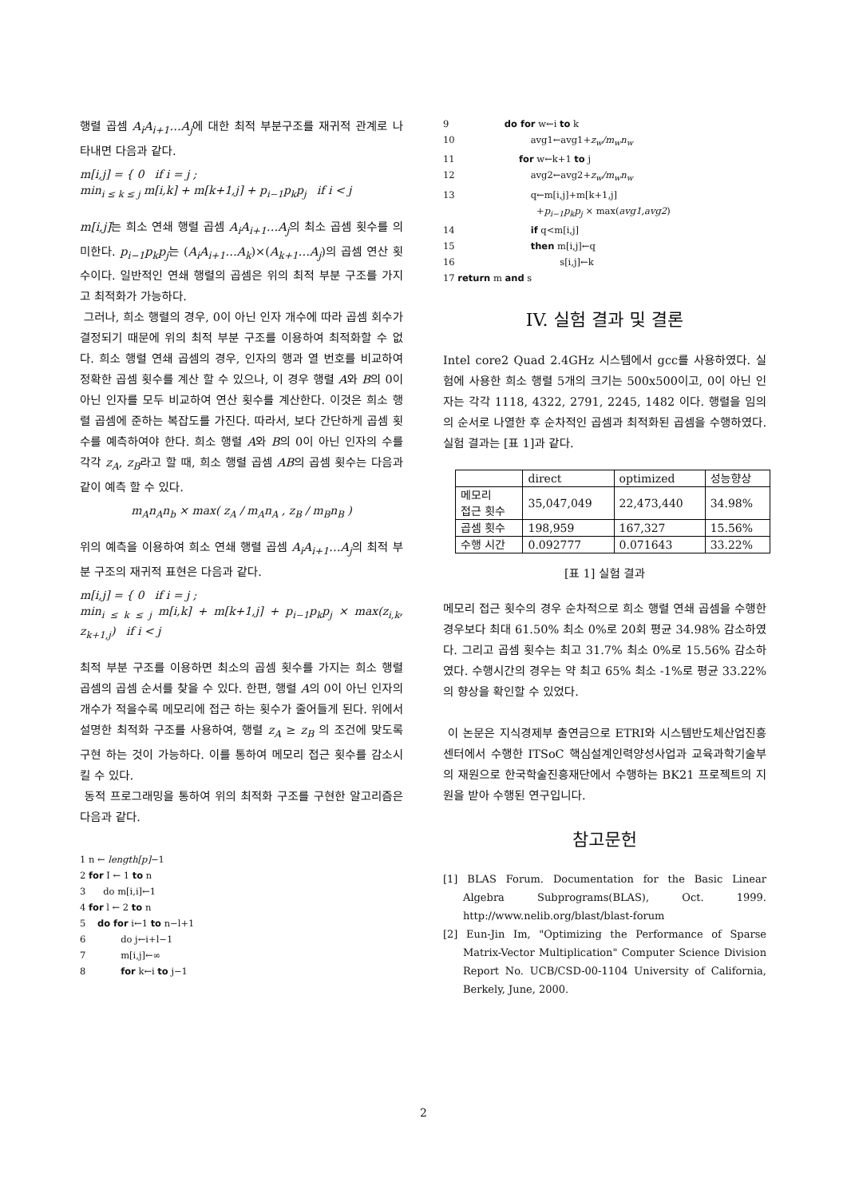행렬 곱셈 A<sub>i</sub>A<sub>i+1</sub>…A<sub>j</sub>에 대한 최적 부분구조를 재귀적 관계로 나타내면 다음과 같다.
m[i,j] = { 0 if i = j ;
min<sub>i ≤ k ≤ j</sub> m[i,k] + m[k+1,j] + p<sub>i−1</sub>p<sub>k</sub>p<sub>j</sub> if i < j
m[i,j] 는 희소 연쇄 행렬 곱셈 A<sub>i</sub>A<sub>i+1</sub>…A<sub>j</sub>의 최소 곱셈 횟수를 의미한다. p<sub>i−1</sub>p<sub>k</sub>p<sub>j</sub>는 (A<sub>i</sub>A<sub>i+1</sub>…A<sub>k</sub>)×(A<sub>k+1</sub>…A<sub>j</sub>)의 곱셈 연산 횟수이다. 일반적인 연쇄 행렬의 곱셈은 위의 최적 부분 구조를 가지고 최적화가 가능하다.
그러나, 희소 행렬의 경우, 0이 아닌 인자 개수에 따라 곱셈 회수가 결정되기 때문에 위의 최적 부분 구조를 이용하여 최적화할 수 없다. 희소 행렬 연쇄 곱셈의 경우, 인자의 행과 열 번호를 비교하여 정확한 곱셈 횟수를 계산 할 수 있으나, 이 경우 행렬 A와 B의 0이 아닌 인자를 모두 비교하여 연산 횟수를 계산한다. 이것은 희소 행렬 곱셈에 준하는 복잡도를 가진다. 따라서, 보다 간단하게 곱셈 횟수를 예측하여야 한다. 희소 행렬 A와 B의 0이 아닌 인자의 수를 각각 z<sub>A</sub>, z<sub>B</sub>라고 할 때, 희소 행렬 곱셈 AB의 곱셈 횟수는 다음과 같이 예측 할 수 있다.
m<sub>A</sub>n<sub>A</sub>n<sub>b</sub> × max( z<sub>A</sub> / m<sub>A</sub>n<sub>A</sub> , z<sub>B</sub> / m<sub>B</sub>n<sub>B</sub> )
위의 예측을 이용하여 희소 연쇄 행렬 곱셈 A<sub>i</sub>A<sub>i+1</sub>…A<sub>j</sub>의 최적 부분 구조의 재귀적 표현은 다음과 같다.
m[i,j] = { 0 if i = j ;
min<sub>i ≤ k ≤ j</sub> m[i,k] + m[k+1,j] + p<sub>i−1</sub>p<sub>k</sub>p<sub>j</sub> × max(z<sub>i,k</sub>, z<sub>k+1,j</sub>) if i < j
최적 부분 구조를 이용하면 최소의 곱셈 횟수를 가지는 희소 행렬 곱셈의 곱셈 순서를 찾을 수 있다. 한편, 행렬 A의 0이 아닌 인자의 개수가 적을수록 메모리에 접근 하는 횟수가 줄어들게 된다. 위에서 설명한 최적화 구조를 사용하여, 행렬 z<sub>A</sub> ≥ z<sub>B</sub> 의 조건에 맞도록 구현 하는 것이 가능하다. 이를 통하여 메모리 접근 횟수를 감소시킬 수 있다.
동적 프로그래밍을 통하여 위의 최적화 구조를 구현한 알고리즘은 다음과 같다.
1 n ← length[p]−1
2 for I ← 1 to n
3 do m[i,i]←1
4 for l ← 2 to n
5 do for i←1 to n−l+1
6 do j←i+l−1
7 m[i,j]←∞
8 for k←i to j−1
9 do for w←i to k
10 avg1←avg1+z<sub>w</sub>/m<sub>w</sub>n<sub>w</sub>
11 for w←k+1 to j
12 avg2←avg2+z<sub>w</sub>/m<sub>w</sub>n<sub>w</sub>
13 q←m[i,j]+m[k+1,j]
+p<sub>i−1</sub>p<sub>k</sub>p<sub>j</sub> × max(avg1,avg2)
14 if q<m[i,j]
15 then m[i,j]←q
16 s[i,j]←k
17 return m and s
IV. 실험 결과 및 결론
Intel core2 Quad 2.4GHz 시스템에서 gcc를 사용하였다. 실험에 사용한 희소 행렬 5개의 크기는 500x500이고, 0이 아닌 인자는 각각 1118, 4322, 2791, 2245, 1482 이다. 행렬을 임의의 순서로 나열한 후 순차적인 곱셈과 최적화된 곱셈을 수행하였다. 실험 결과는 [표 1]과 같다.
| | direct | optimized | 성능향상 |
| --- | --- | --- | --- |
| 메모리 접근 횟수 | 35,047,049 | 22,473,440 | 34.98% |
| 곱셈 횟수 | 198,959 | 167,327 | 15.56% |
| 수행 시간 | 0.092777 | 0.071643 | 33.22% |
[표 1] 실험 결과
메모리 접근 횟수의 경우 순차적으로 희소 행렬 연쇄 곱셈을 수행한 경우보다 최대 61.50% 최소 0%로 20회 평균 34.98% 감소하였다. 그리고 곱셈 횟수는 최고 31.7% 최소 0%로 15.56% 감소하였다. 수행시간의 경우는 약 최고 65% 최소 -1%로 평균 33.22%의 향상을 확인할 수 있었다.
이 논문은 지식경제부 출연금으로 ETRI와 시스템반도체산업진흥센터에서 수행한 ITSoC 핵심설계인력양성사업과 교육과학기술부의 재원으로 한국학술진흥재단에서 수행하는 BK21 프로젝트의 지원을 받아 수행된 연구입니다.
참고문헌
[1] BLAS Forum. Documentation for the Basic Linear Algebra Subprograms(BLAS), Oct. 1999. http://www.nelib.org/blast/blast-forum
[2] Eun-Jin Im, "Optimizing the Performance of Sparse Matrix-Vector Multiplication" Computer Science Division Report No. UCB/CSD-00-1104 University of California, Berkely, June, 2000.
2